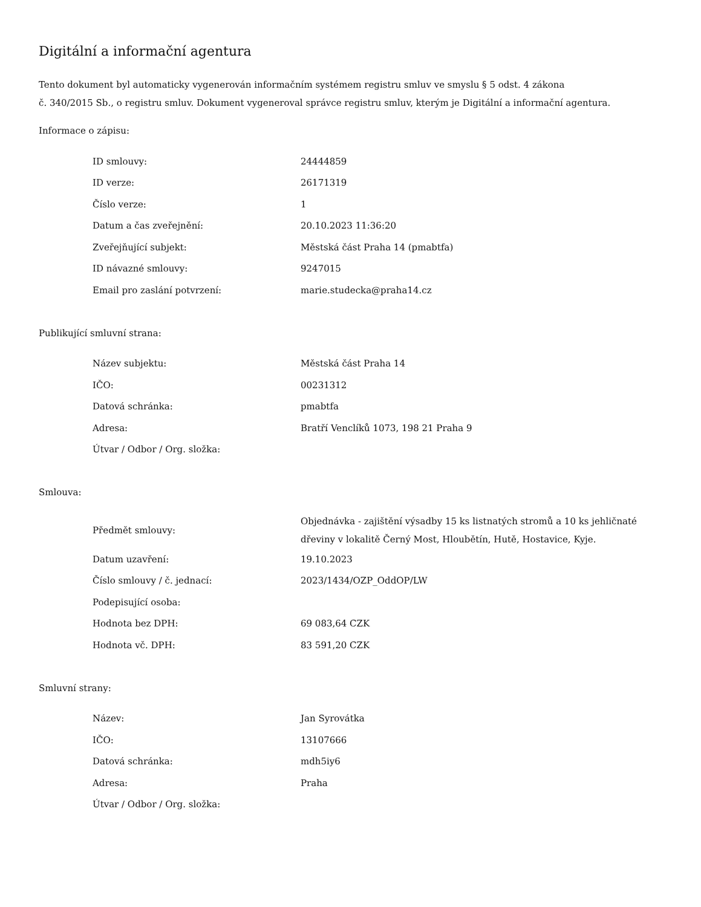Digitální a informační agentura
Tento dokument byl automaticky vygenerován informačním systémem registru smluv ve smyslu § 5 odst. 4 zákona
č. 340/2015 Sb., o registru smluv. Dokument vygeneroval správce registru smluv, kterým je Digitální a informační agentura.
Informace o zápisu:
| ID smlouvy: | 24444859 |
| ID verze: | 26171319 |
| Číslo verze: | 1 |
| Datum a čas zveřejnění: | 20.10.2023 11:36:20 |
| Zveřejňující subjekt: | Městská část Praha 14 (pmabtfa) |
| ID návazné smlouvy: | 9247015 |
| Email pro zaslání potvrzení: | marie.studecka@praha14.cz |
Publikující smluvní strana:
| Název subjektu: | Městská část Praha 14 |
| IČO: | 00231312 |
| Datová schránka: | pmabtfa |
| Adresa: | Bratří Venclíků 1073, 198 21 Praha 9 |
| Útvar / Odbor / Org. složka: | |
Smlouva:
| Předmět smlouvy: | Objednávka - zajištění výsadby 15 ks listnatých stromů a 10 ks jehličnaté dřeviny v lokalitě Černý Most, Hloubětín, Hutě, Hostavice, Kyje. |
| Datum uzavření: | 19.10.2023 |
| Číslo smlouvy / č. jednací: | 2023/1434/OZP_OddOP/LW |
| Podepisující osoba: | |
| Hodnota bez DPH: | 69 083,64 CZK |
| Hodnota vč. DPH: | 83 591,20 CZK |
Smluvní strany:
| Název: | Jan Syrovátka |
| IČO: | 13107666 |
| Datová schránka: | mdh5iy6 |
| Adresa: | Praha |
| Útvar / Odbor / Org. složka: | |